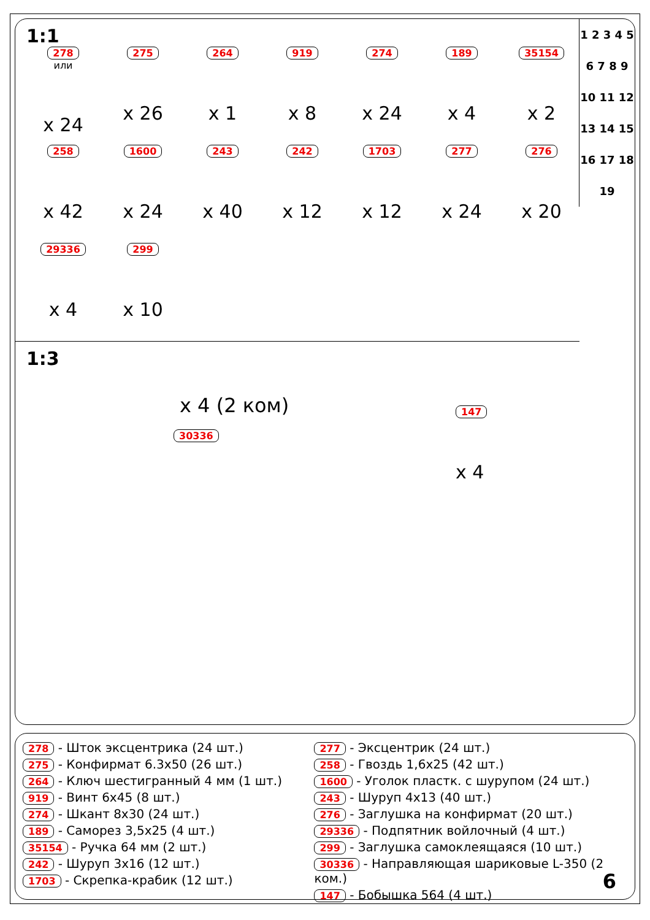1:1
278
или
x 24
275
x 26
264
x 1
919
x 8
274
x 24
189
x 4
35154
x 2
258
x 42
1600
x 24
243
x 40
242
x 12
1703
x 12
277
x 24
276
x 20
29336
x 4
299
x 10
1 2 3 4 5 6 7 8 9 10 11 12 13 14 15 16 17 18 19
1:3
x 4 (2 ком)
30336
147
x 4
278 - Шток эксцентрика (24 шт.)
275 - Конфирмат 6.3x50 (26 шт.)
264 - Ключ шестигранный 4 мм (1 шт.)
919 - Винт 6x45 (8 шт.)
274 - Шкант 8x30 (24 шт.)
189 - Саморез 3,5x25 (4 шт.)
35154 - Ручка 64 мм (2 шт.)
242 - Шуруп 3x16 (12 шт.)
1703 - Скрепка-крабик (12 шт.)
277 - Эксцентрик (24 шт.)
258 - Гвоздь 1,6x25 (42 шт.)
1600 - Уголок пластк. с шурупом (24 шт.)
243 - Шуруп 4x13 (40 шт.)
276 - Заглушка на конфирмат (20 шт.)
29336 - Подпятник войлочный (4 шт.)
299 - Заглушка самоклеящаяся (10 шт.)
30336 - Направляющая шариковые L-350 (2 ком.)
147 - Бобышка 564 (4 шт.)
6